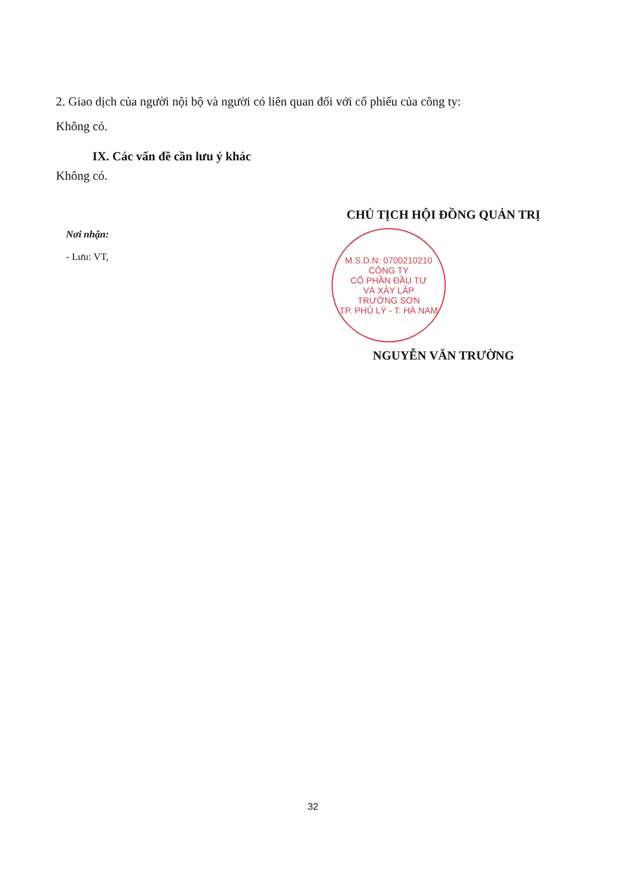2. Giao dịch của người nội bộ và người có liên quan đối với cổ phiếu của công ty:
Không có.
IX. Các vấn đề cần lưu ý khác
Không có.
Nơi nhận:
- Lưu: VT,
CHỦ TỊCH HỘI ĐỒNG QUẢN TRỊ
M.S.D.N: 0700210210
CÔNG TY
CỔ PHẦN ĐẦU TƯ
VÀ XÂY LẮP
TRƯỜNG SƠN
TP. PHỦ LÝ - T. HÀ NAM
NGUYỄN VĂN TRƯỜNG
32